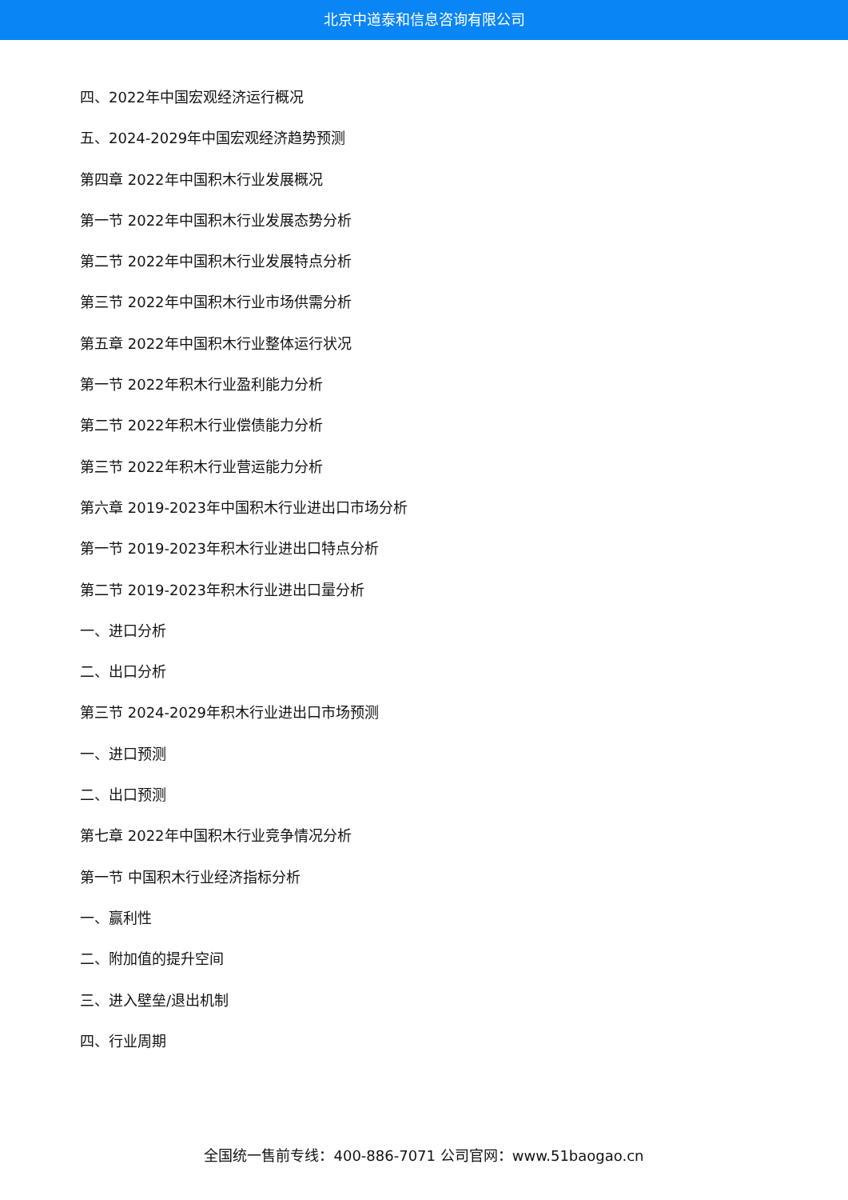北京中道泰和信息咨询有限公司
四、2022年中国宏观经济运行概况
五、2024-2029年中国宏观经济趋势预测
第四章 2022年中国积木行业发展概况
第一节 2022年中国积木行业发展态势分析
第二节 2022年中国积木行业发展特点分析
第三节 2022年中国积木行业市场供需分析
第五章 2022年中国积木行业整体运行状况
第一节 2022年积木行业盈利能力分析
第二节 2022年积木行业偿债能力分析
第三节 2022年积木行业营运能力分析
第六章 2019-2023年中国积木行业进出口市场分析
第一节 2019-2023年积木行业进出口特点分析
第二节 2019-2023年积木行业进出口量分析
一、进口分析
二、出口分析
第三节 2024-2029年积木行业进出口市场预测
一、进口预测
二、出口预测
第七章 2022年中国积木行业竞争情况分析
第一节 中国积木行业经济指标分析
一、赢利性
二、附加值的提升空间
三、进入壁垒/退出机制
四、行业周期
全国统一售前专线：400-886-7071 公司官网：www.51baogao.cn